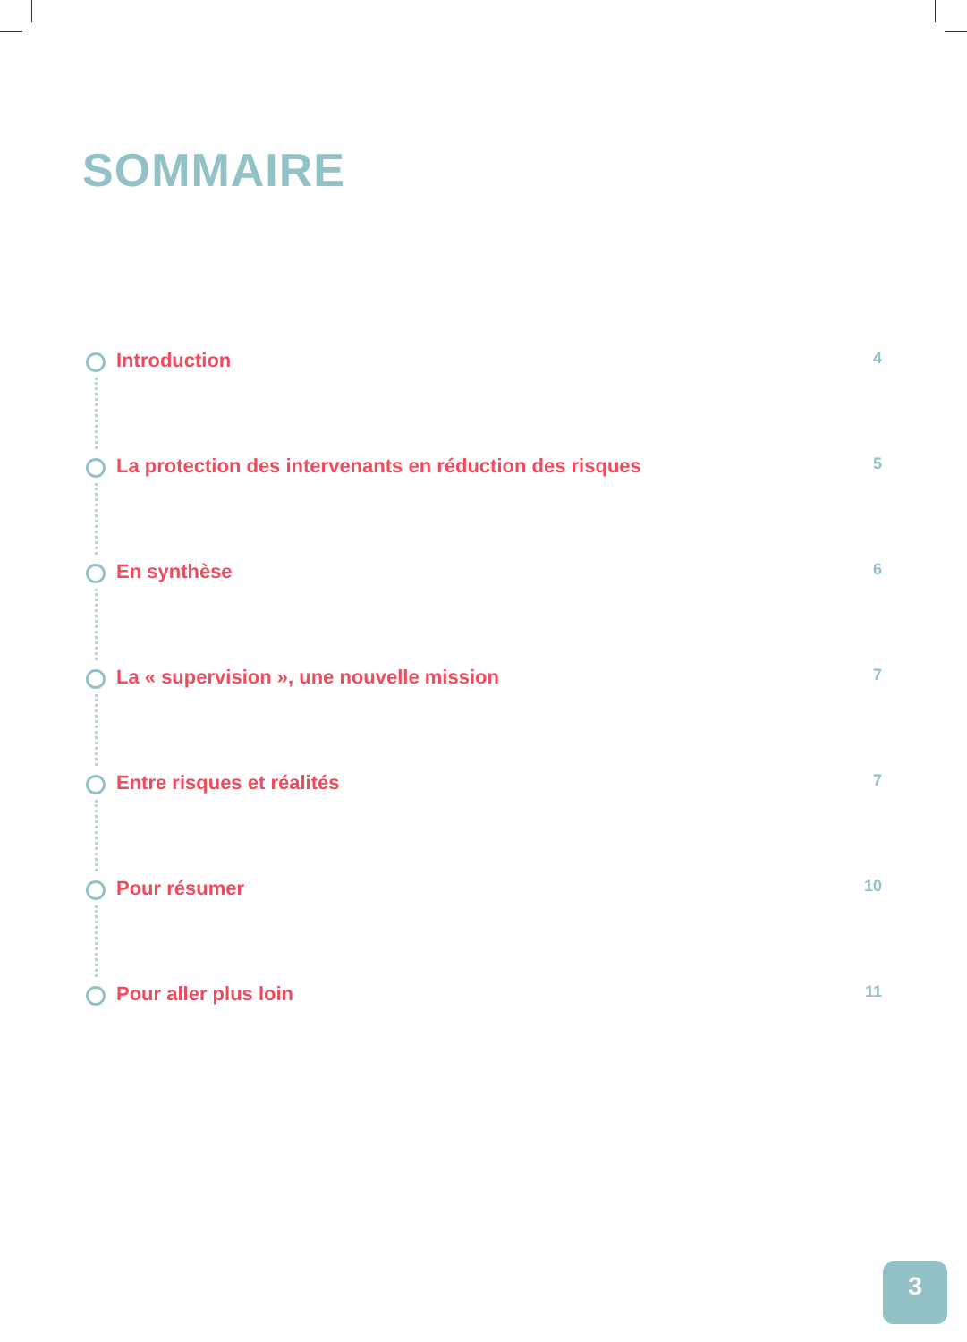SOMMAIRE
Introduction 4
La protection des intervenants en réduction des risques 5
En synthèse 6
La « supervision », une nouvelle mission 7
Entre risques et réalités 7
Pour résumer 10
Pour aller plus loin 11
3